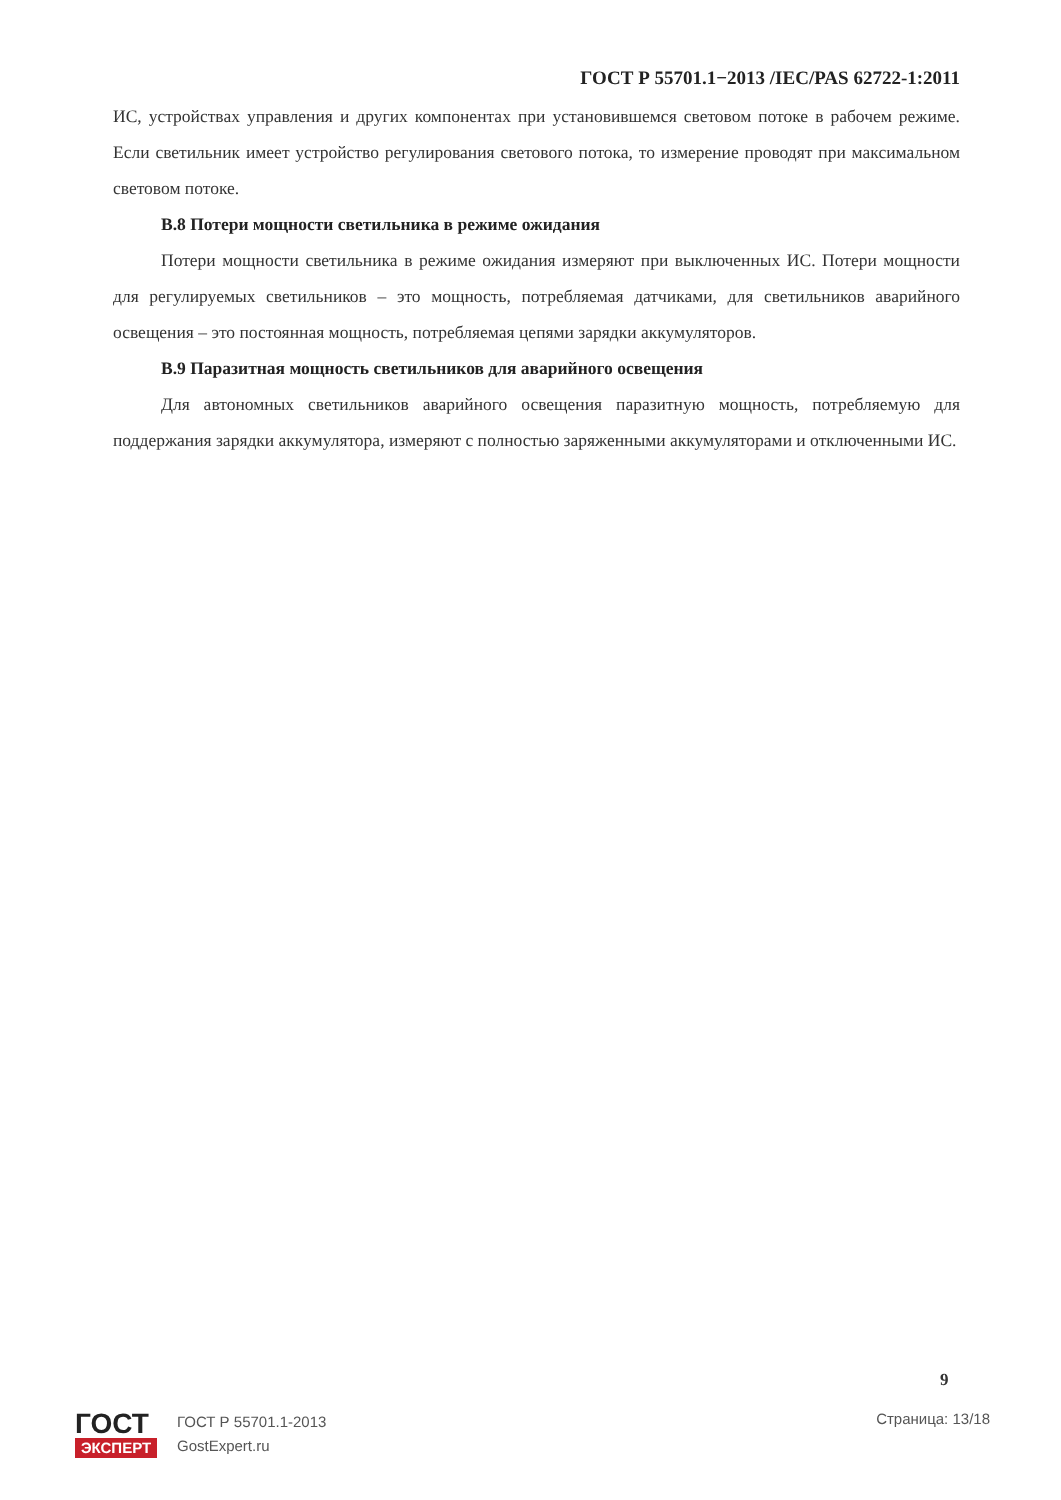ГОСТ Р 55701.1−2013 /IEC/PAS 62722-1:2011
ИС, устройствах управления и других компонентах при установившемся световом потоке в рабочем режиме. Если светильник имеет устройство регулирования светового потока, то измерение проводят при максимальном световом потоке.
В.8 Потери мощности светильника в режиме ожидания
Потери мощности светильника в режиме ожидания измеряют при выключенных ИС. Потери мощности для регулируемых светильников – это мощность, потребляемая датчиками, для светильников аварийного освещения – это постоянная мощность, потребляемая цепями зарядки аккумуляторов.
В.9 Паразитная мощность светильников для аварийного освещения
Для автономных светильников аварийного освещения паразитную мощность, потребляемую для поддержания зарядки аккумулятора, измеряют с полностью заряженными аккумуляторами и отключенными ИС.
9
ГОСТ
ЭКСПЕРТ
ГОСТ Р 55701.1-2013
GostExpert.ru
Страница: 13/18